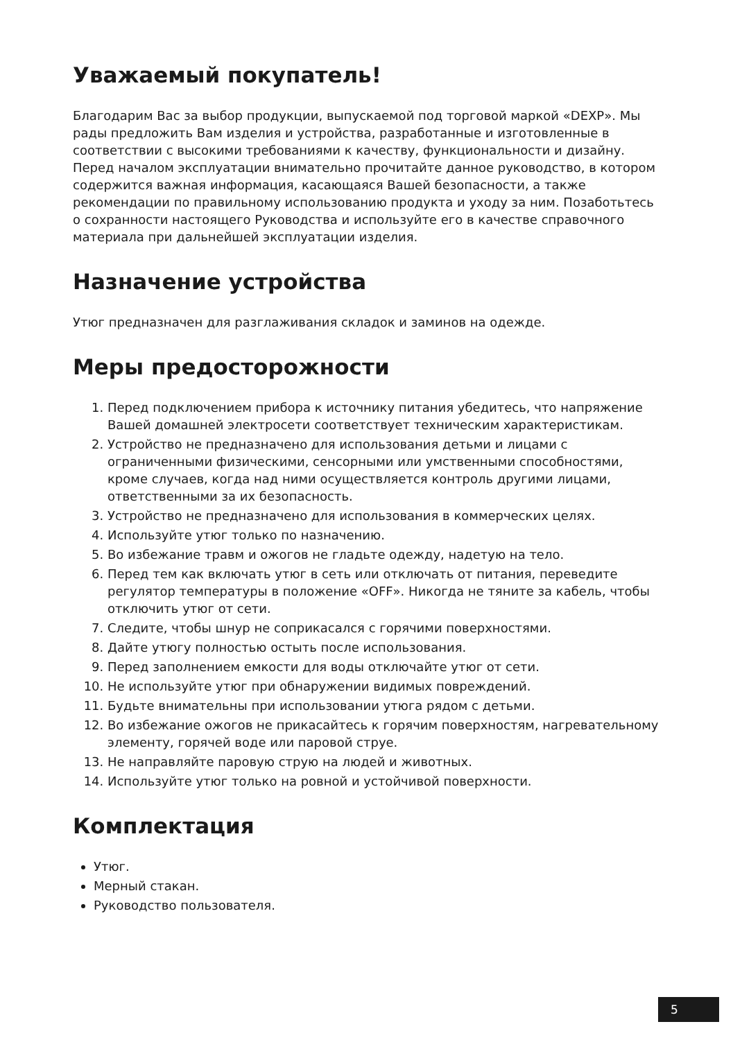Уважаемый покупатель!
Благодарим Вас за выбор продукции, выпускаемой под торговой маркой «DEXP». Мы рады предложить Вам изделия и устройства, разработанные и изготовленные в соответствии с высокими требованиями к качеству, функциональности и дизайну. Перед началом эксплуатации внимательно прочитайте данное руководство, в котором содержится важная информация, касающаяся Вашей безопасности, а также рекомендации по правильному использованию продукта и уходу за ним. Позаботьтесь о сохранности настоящего Руководства и используйте его в качестве справочного материала при дальнейшей эксплуатации изделия.
Назначение устройства
Утюг предназначен для разглаживания складок и заминов на одежде.
Меры предосторожности
1. Перед подключением прибора к источнику питания убедитесь, что напряжение Вашей домашней электросети соответствует техническим характеристикам.
2. Устройство не предназначено для использования детьми и лицами с ограниченными физическими, сенсорными или умственными способностями, кроме случаев, когда над ними осуществляется контроль другими лицами, ответственными за их безопасность.
3. Устройство не предназначено для использования в коммерческих целях.
4. Используйте утюг только по назначению.
5. Во избежание травм и ожогов не гладьте одежду, надетую на тело.
6. Перед тем как включать утюг в сеть или отключать от питания, переведите регулятор температуры в положение «OFF». Никогда не тяните за кабель, чтобы отключить утюг от сети.
7. Следите, чтобы шнур не соприкасался с горячими поверхностями.
8. Дайте утюгу полностью остыть после использования.
9. Перед заполнением емкости для воды отключайте утюг от сети.
10. Не используйте утюг при обнаружении видимых повреждений.
11. Будьте внимательны при использовании утюга рядом с детьми.
12. Во избежание ожогов не прикасайтесь к горячим поверхностям, нагревательному элементу, горячей воде или паровой струе.
13. Не направляйте паровую струю на людей и животных.
14. Используйте утюг только на ровной и устойчивой поверхности.
Комплектация
Утюг.
Мерный стакан.
Руководство пользователя.
5